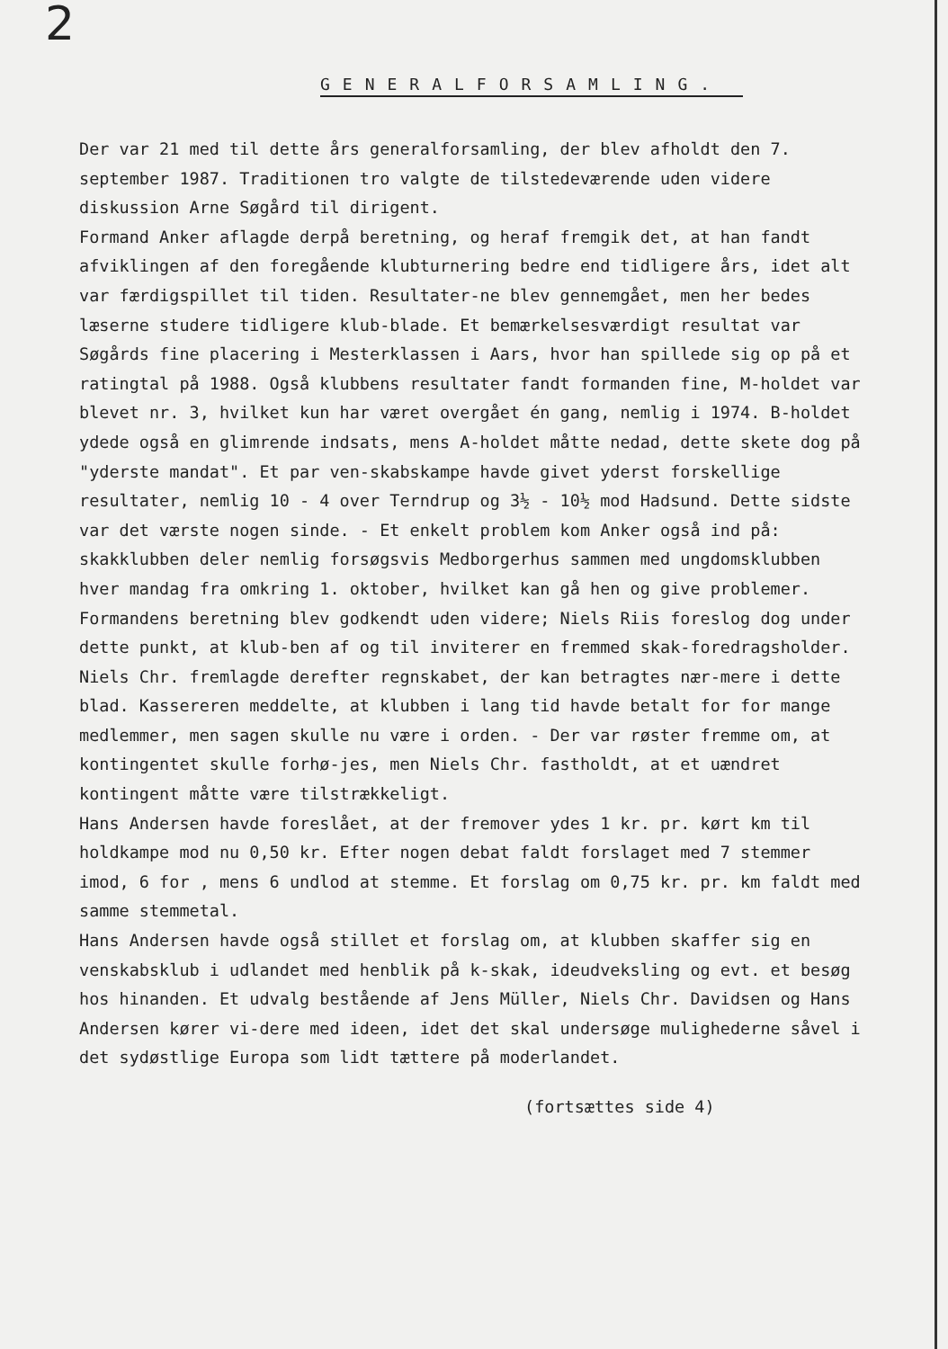2
GENERALFORSAMLING.
Der var 21 med til dette års generalforsamling, der blev afholdt den 7. september 1987. Traditionen tro valgte de tilstedeværende uden videre diskussion Arne Søgård til dirigent.
Formand Anker aflagde derpå beretning, og heraf fremgik det, at han fandt afviklingen af den foregående klubturnering bedre end tidligere års, idet alt var færdigspillet til tiden. Resultater-ne blev gennemgået, men her bedes læserne studere tidligere klub-blade. Et bemærkelsesværdigt resultat var Søgårds fine placering i Mesterklassen i Aars, hvor han spillede sig op på et ratingtal på 1988. Også klubbens resultater fandt formanden fine, M-holdet var blevet nr. 3, hvilket kun har været overgået én gang, nemlig i 1974. B-holdet ydede også en glimrende indsats, mens A-holdet måtte nedad, dette skete dog på "yderste mandat". Et par ven-skabskampe havde givet yderst forskellige resultater, nemlig 10 - 4 over Terndrup og 3½ - 10½ mod Hadsund. Dette sidste var det værste nogen sinde. - Et enkelt problem kom Anker også ind på: skakklubben deler nemlig forsøgsvis Medborgerhus sammen med ungdomsklubben hver mandag fra omkring 1. oktober, hvilket kan gå hen og give problemer. Formandens beretning blev godkendt uden videre; Niels Riis foreslog dog under dette punkt, at klub-ben af og til inviterer en fremmed skak-foredragsholder.
Niels Chr. fremlagde derefter regnskabet, der kan betragtes nær-mere i dette blad. Kassereren meddelte, at klubben i lang tid havde betalt for for mange medlemmer, men sagen skulle nu være i orden. - Der var røster fremme om, at kontingentet skulle forhø-jes, men Niels Chr. fastholdt, at et uændret kontingent måtte være tilstrækkeligt.
Hans Andersen havde foreslået, at der fremover ydes 1 kr. pr. kørt km til holdkampe mod nu 0,50 kr. Efter nogen debat faldt forslaget med 7 stemmer imod, 6 for , mens 6 undlod at stemme. Et forslag om 0,75 kr. pr. km faldt med samme stemmetal.
Hans Andersen havde også stillet et forslag om, at klubben skaffer sig en venskabsklub i udlandet med henblik på k-skak, ideudveksling og evt. et besøg hos hinanden. Et udvalg bestående af Jens Müller, Niels Chr. Davidsen og Hans Andersen kører vi-dere med ideen, idet det skal undersøge mulighederne såvel i det sydøstlige Europa som lidt tættere på moderlandet.
(fortsættes side 4)